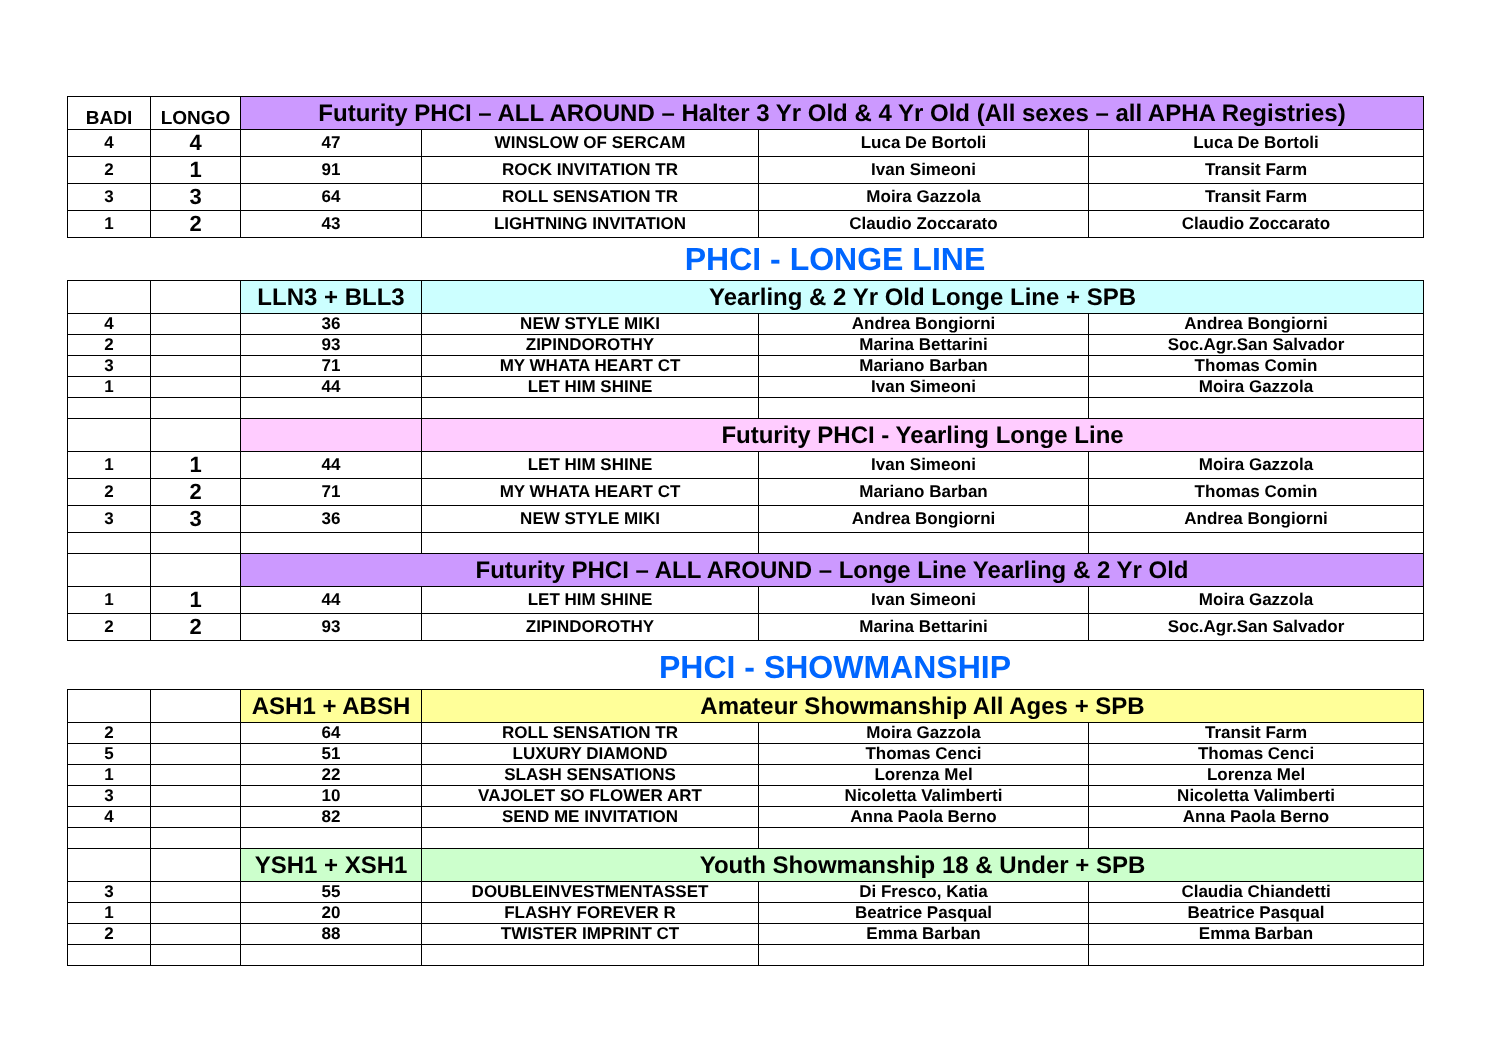| BADI | LONGO | Futurity PHCI – ALL AROUND – Halter 3 Yr Old & 4 Yr Old (All sexes – all APHA Registries) | | | |
| --- | --- | --- | --- | --- | --- |
| 4 | 4 | 47 | WINSLOW OF SERCAM | Luca De Bortoli | Luca De Bortoli |
| 2 | 1 | 91 | ROCK INVITATION TR | Ivan Simeoni | Transit Farm |
| 3 | 3 | 64 | ROLL SENSATION TR | Moira Gazzola | Transit Farm |
| 1 | 2 | 43 | LIGHTNING INVITATION | Claudio Zoccarato | Claudio Zoccarato |
PHCI - LONGE LINE
| | | LLN3 + BLL3 | Yearling & 2 Yr Old Longe Line + SPB | | |
| 4 | | 36 | NEW STYLE MIKI | Andrea Bongiorni | Andrea Bongiorni |
| 2 | | 93 | ZIPINDOROTHY | Marina Bettarini | Soc.Agr.San Salvador |
| 3 | | 71 | MY WHATA HEART CT | Mariano Barban | Thomas Comin |
| 1 | | 44 | LET HIM SHINE | Ivan Simeoni | Moira Gazzola |
| | | | Futurity PHCI - Yearling Longe Line | | |
| 1 | 1 | 44 | LET HIM SHINE | Ivan Simeoni | Moira Gazzola |
| 2 | 2 | 71 | MY WHATA HEART CT | Mariano Barban | Thomas Comin |
| 3 | 3 | 36 | NEW STYLE MIKI | Andrea Bongiorni | Andrea Bongiorni |
| | | Futurity PHCI – ALL AROUND – Longe Line Yearling & 2 Yr Old | | | |
| 1 | 1 | 44 | LET HIM SHINE | Ivan Simeoni | Moira Gazzola |
| 2 | 2 | 93 | ZIPINDOROTHY | Marina Bettarini | Soc.Agr.San Salvador |
PHCI - SHOWMANSHIP
| | | ASH1 + ABSH | Amateur Showmanship All Ages + SPB | | |
| 2 | | 64 | ROLL SENSATION TR | Moira Gazzola | Transit Farm |
| 5 | | 51 | LUXURY DIAMOND | Thomas Cenci | Thomas Cenci |
| 1 | | 22 | SLASH SENSATIONS | Lorenza Mel | Lorenza Mel |
| 3 | | 10 | VAJOLET SO FLOWER ART | Nicoletta Valimberti | Nicoletta Valimberti |
| 4 | | 82 | SEND ME INVITATION | Anna Paola Berno | Anna Paola Berno |
| | | YSH1 + XSH1 | Youth Showmanship 18 & Under + SPB | | |
| 3 | | 55 | DOUBLEINVESTMENTASSET | Di Fresco, Katia | Claudia Chiandetti |
| 1 | | 20 | FLASHY FOREVER R | Beatrice Pasqual | Beatrice Pasqual |
| 2 | | 88 | TWISTER IMPRINT CT | Emma Barban | Emma Barban |